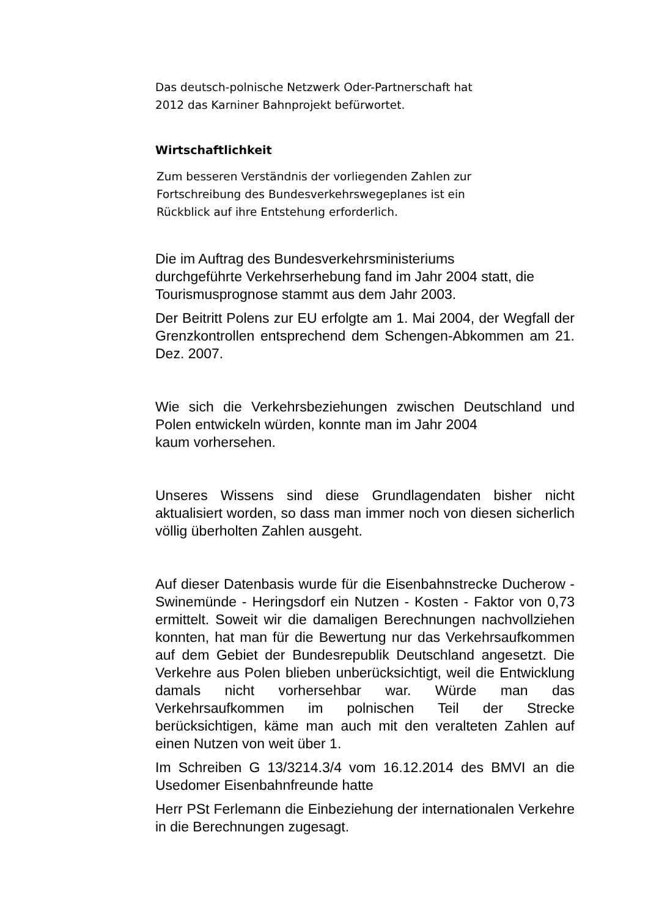Das deutsch-polnische Netzwerk Oder-Partnerschaft hat
2012 das Karniner Bahnprojekt befürwortet.
Wirtschaftlichkeit
Zum besseren Verständnis der vorliegenden Zahlen zur
Fortschreibung des Bundesverkehrswegeplanes ist ein
Rückblick auf ihre Entstehung erforderlich.
Die im Auftrag des Bundesverkehrsministeriums
durchgeführte Verkehrserhebung fand im Jahr 2004 statt, die
Tourismusprognose stammt aus dem Jahr 2003.
Der Beitritt Polens zur EU erfolgte am 1. Mai 2004, der Wegfall der Grenzkontrollen entsprechend dem Schengen-Abkommen am 21. Dez. 2007.
Wie sich die Verkehrsbeziehungen zwischen Deutschland und Polen entwickeln würden, konnte man im Jahr 2004
kaum vorhersehen.
Unseres Wissens sind diese Grundlagendaten bisher nicht aktualisiert worden, so dass man immer noch von diesen sicherlich völlig überholten Zahlen ausgeht.
Auf dieser Datenbasis wurde für die Eisenbahnstrecke Ducherow - Swinemünde - Heringsdorf ein Nutzen - Kosten - Faktor von 0,73 ermittelt. Soweit wir die damaligen Berechnungen nachvollziehen konnten, hat man für die Bewertung nur das Verkehrsaufkommen auf dem Gebiet der Bundesrepublik Deutschland angesetzt. Die Verkehre aus Polen blieben unberücksichtigt, weil die Entwicklung damals nicht vorhersehbar war. Würde man das Verkehrsaufkommen im polnischen Teil der Strecke berücksichtigen, käme man auch mit den veralteten Zahlen auf einen Nutzen von weit über 1.
Im Schreiben G 13/3214.3/4 vom 16.12.2014 des BMVI an die Usedomer Eisenbahnfreunde hatte
Herr PSt Ferlemann die Einbeziehung der internationalen Verkehre in die Berechnungen zugesagt.